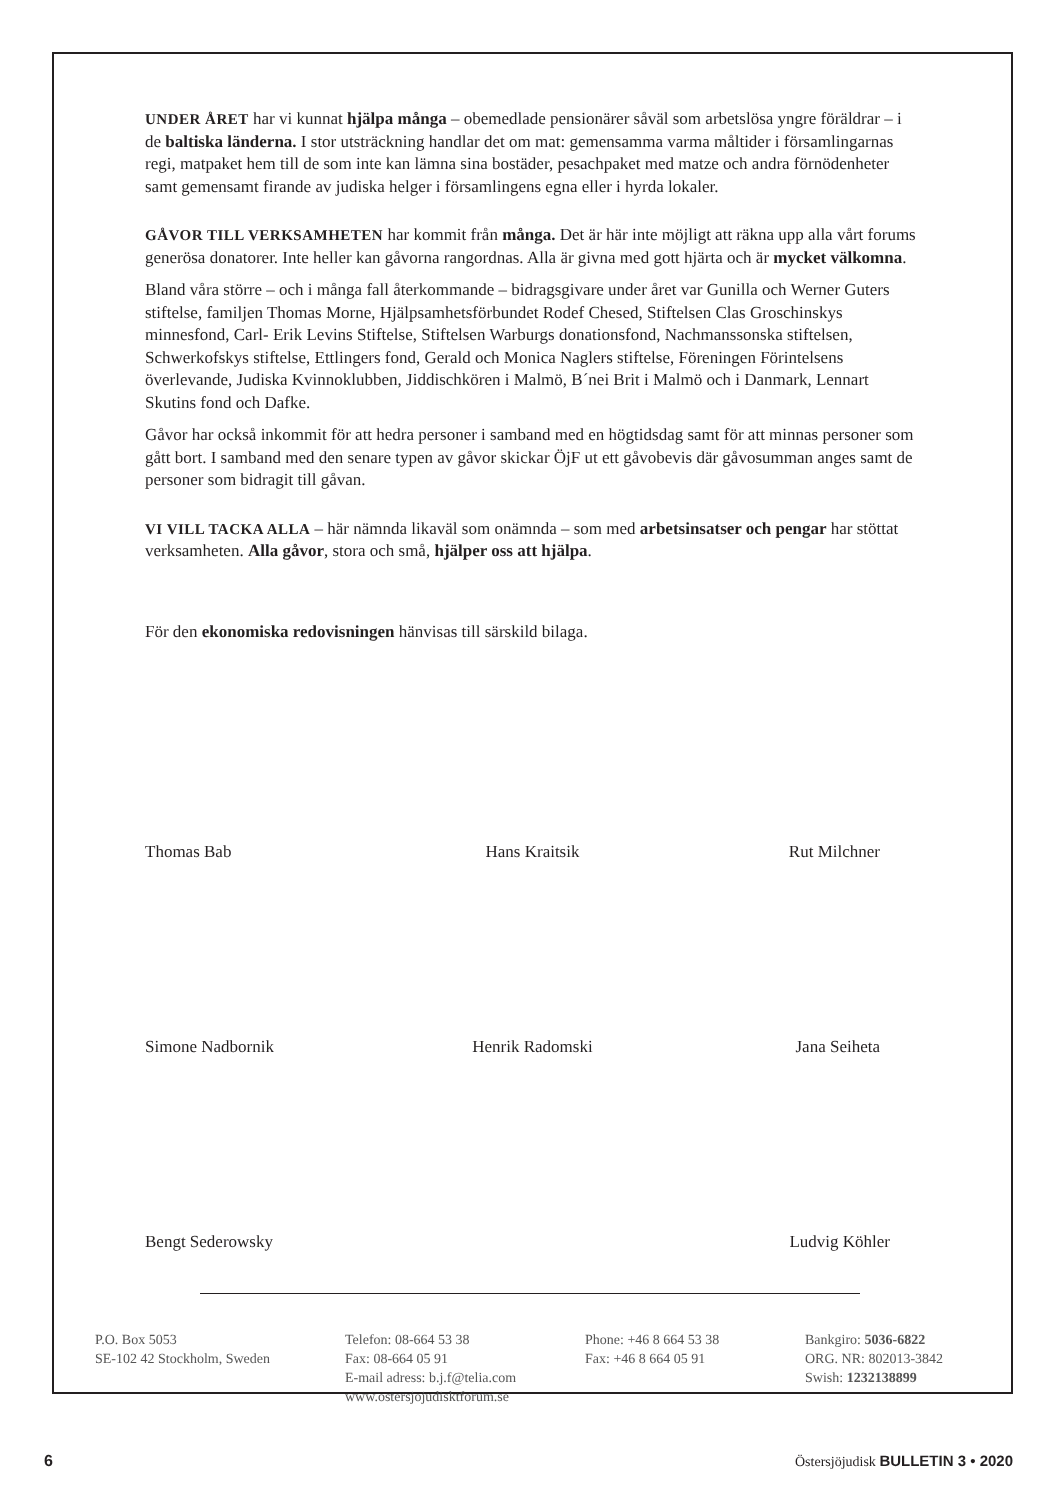UNDER ÅRET har vi kunnat hjälpa många – obemedlade pensionärer såväl som arbetslösa yngre föräldrar – i de baltiska länderna. I stor utsträckning handlar det om mat: gemensamma varma måltider i församlingarnas regi, matpaket hem till de som inte kan lämna sina bostäder, pesachpaket med matze och andra förnödenheter samt gemensamt firande av judiska helger i församlingens egna eller i hyrda lokaler.
GÅVOR TILL VERKSAMHETEN har kommit från många. Det är här inte möjligt att räkna upp alla vårt forums generösa donatorer. Inte heller kan gåvorna rangordnas. Alla är givna med gott hjärta och är mycket välkomna.
Bland våra större – och i många fall återkommande – bidragsgivare under året var Gunilla och Werner Guters stiftelse, familjen Thomas Morne, Hjälpsamhetsförbundet Rodef Chesed, Stiftelsen Clas Groschinskys minnesfond, Carl- Erik Levins Stiftelse, Stiftelsen Warburgs donationsfond, Nachmanssonska stiftelsen, Schwerkofskys stiftelse, Ettlingers fond, Gerald och Monica Naglers stiftelse, Föreningen Förintelsens överlevande, Judiska Kvinnoklubben, Jiddischkören i Malmö, B´nei Brit i Malmö och i Danmark, Lennart Skutins fond och Dafke.
Gåvor har också inkommit för att hedra personer i samband med en högtidsdag samt för att minnas personer som gått bort. I samband med den senare typen av gåvor skickar ÖjF ut ett gåvobevis där gåvosumman anges samt de personer som bidragit till gåvan.
VI VILL TACKA ALLA – här nämnda likaväl som onämnda – som med arbetsinsatser och pengar har stöttat verksamheten. Alla gåvor, stora och små, hjälper oss att hjälpa.
För den ekonomiska redovisningen hänvisas till särskild bilaga.
Thomas Bab
Hans Kraitsik
Rut Milchner
Simone Nadbornik
Henrik Radomski
Jana Seiheta
Bengt Sederowsky
Ludvig Köhler
P.O. Box 5053
SE-102 42 Stockholm, Sweden
Telefon: 08-664 53 38
Fax: 08-664 05 91
E-mail adress: b.j.f@telia.com
www.ostersjojudisktforum.se
Phone: +46 8 664 53 38
Fax: +46 8 664 05 91
Bankgiro: 5036-6822
ORG. NR: 802013-3842
Swish: 1232138899
6
Östersjöjudisk BULLETIN 3 • 2020